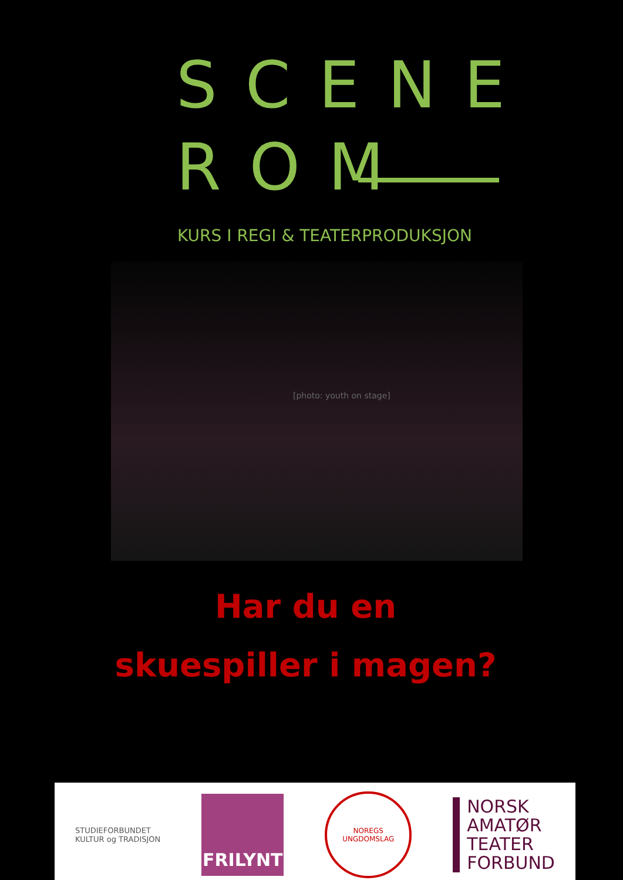SCENE
ROM
KURS I REGI & TEATERPRODUKSJON
[photo: youth on stage]
Har du en
skuespiller i magen?
STUDIEFORBUNDET
KULTUR og TRADISJON
FRILYNT
NOREGS
UNGDOMSLAG
NORSK
AMATØR
TEATER
FORBUND